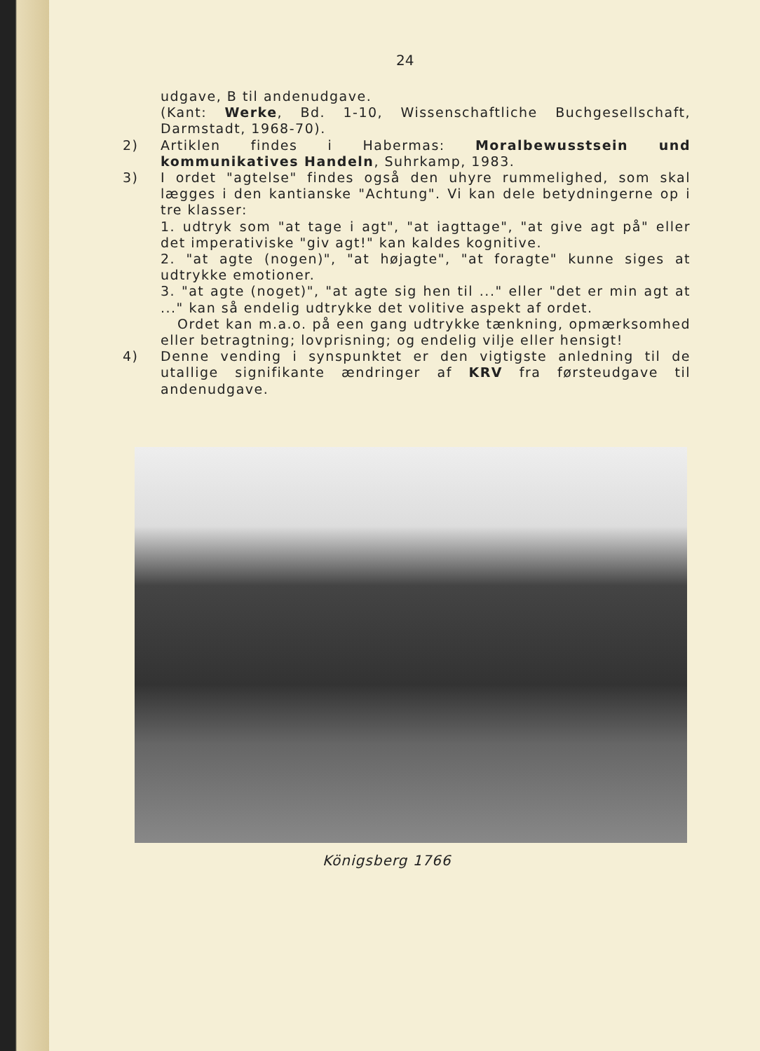24
udgave, B til andenudgave.
(Kant: Werke, Bd. 1-10, Wissenschaftliche Buchgesellschaft, Darmstadt, 1968-70).
2) Artiklen findes i Habermas: Moralbewusstsein und kommunikatives Handeln, Suhrkamp, 1983.
3) I ordet "agtelse" findes også den uhyre rummelighed, som skal lægges i den kantianske "Achtung". Vi kan dele betydningerne op i tre klasser:
1. udtryk som "at tage i agt", "at iagttage", "at give agt på" eller det imperativiske "giv agt!" kan kaldes kognitive.
2. "at agte (nogen)", "at højagte", "at foragte" kunne siges at udtrykke emotioner.
3. "at agte (noget)", "at agte sig hen til ..." eller "det er min agt at ..." kan så endelig udtrykke det volitive aspekt af ordet.
Ordet kan m.a.o. på een gang udtrykke tænkning, opmærksomhed eller betragtning; lovprisning; og endelig vilje eller hensigt!
4) Denne vending i synspunktet er den vigtigste anledning til de utallige signifikante ændringer af KRV fra førsteudgave til andenudgave.
Königsberg 1766